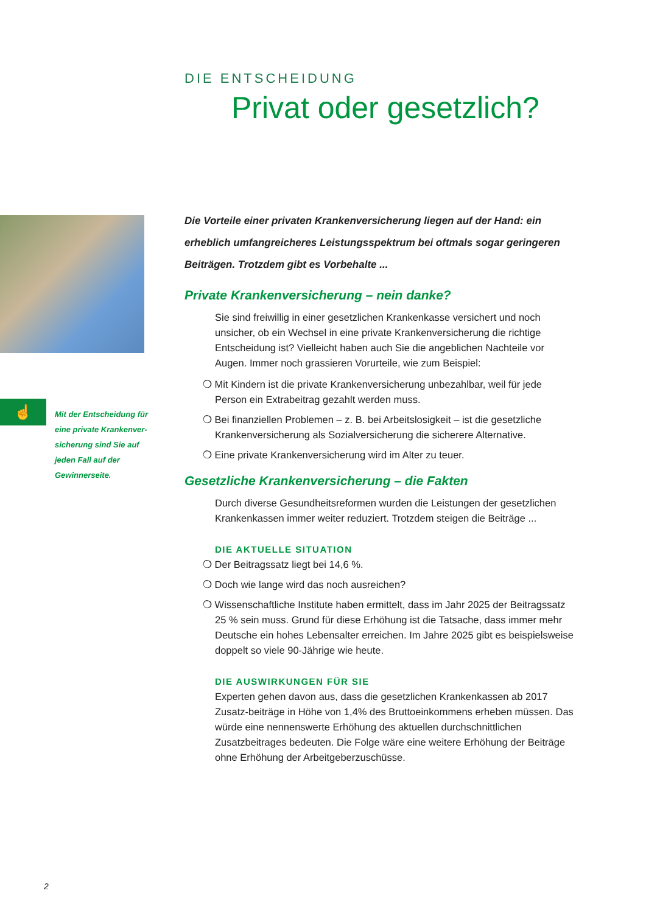DIE ENTSCHEIDUNG
Privat oder gesetzlich?
☝
Mit der Entscheidung für eine private Krankenver-sicherung sind Sie auf jeden Fall auf der Gewinnerseite.
Die Vorteile einer privaten Krankenversicherung liegen auf der Hand: ein erheblich umfangreicheres Leistungsspektrum bei oftmals sogar geringeren Beiträgen. Trotzdem gibt es Vorbehalte ...
Private Krankenversicherung – nein danke?
Sie sind freiwillig in einer gesetzlichen Krankenkasse versichert und noch unsicher, ob ein Wechsel in eine private Krankenversicherung die richtige Entscheidung ist? Vielleicht haben auch Sie die angeblichen Nachteile vor Augen. Immer noch grassieren Vorurteile, wie zum Beispiel:
❍ Mit Kindern ist die private Krankenversicherung unbezahlbar, weil für jede Person ein Extrabeitrag gezahlt werden muss.
❍ Bei finanziellen Problemen – z. B. bei Arbeitslosigkeit – ist die gesetzliche Krankenversicherung als Sozialversicherung die sicherere Alternative.
❍ Eine private Krankenversicherung wird im Alter zu teuer.
Gesetzliche Krankenversicherung – die Fakten
Durch diverse Gesundheitsreformen wurden die Leistungen der gesetzlichen Krankenkassen immer weiter reduziert. Trotzdem steigen die Beiträge ...
DIE AKTUELLE SITUATION
❍ Der Beitragssatz liegt bei 14,6 %.
❍ Doch wie lange wird das noch ausreichen?
❍ Wissenschaftliche Institute haben ermittelt, dass im Jahr 2025 der Beitragssatz 25 % sein muss. Grund für diese Erhöhung ist die Tatsache, dass immer mehr Deutsche ein hohes Lebensalter erreichen. Im Jahre 2025 gibt es beispielsweise doppelt so viele 90-Jährige wie heute.
DIE AUSWIRKUNGEN FÜR SIE
Experten gehen davon aus, dass die gesetzlichen Krankenkassen ab 2017 Zusatz-beiträge in Höhe von 1,4% des Bruttoeinkommens erheben müssen. Das würde eine nennenswerte Erhöhung des aktuellen durchschnittlichen Zusatzbeitrages bedeuten. Die Folge wäre eine weitere Erhöhung der Beiträge ohne Erhöhung der Arbeitgeberzuschüsse.
2